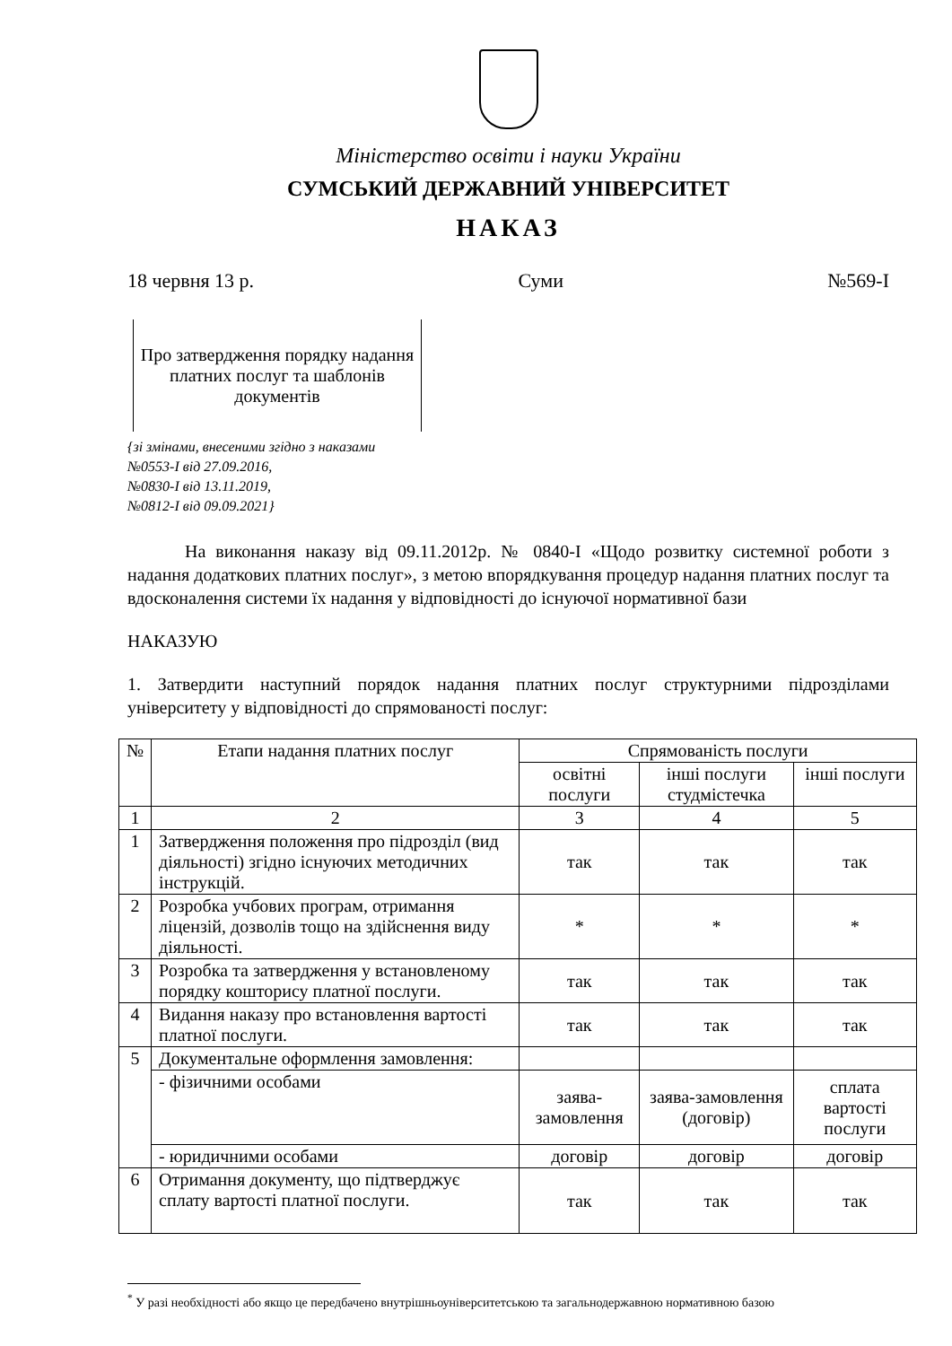Міністерство освіти і науки України
СУМСЬКИЙ ДЕРЖАВНИЙ УНІВЕРСИТЕТ
НАКАЗ
18 червня 13 р. Суми №569-І
Про затвердження порядку надання платних послуг та шаблонів документів
{зі змінами, внесеними згідно з наказами
№0553-І від 27.09.2016,
№0830-І від 13.11.2019,
№0812-І від 09.09.2021}
На виконання наказу від 09.11.2012р. № 0840-І «Щодо розвитку системної роботи з надання додаткових платних послуг», з метою впорядкування процедур надання платних послуг та вдосконалення системи їх надання у відповідності до існуючої нормативної бази
НАКАЗУЮ
1. Затвердити наступний порядок надання платних послуг структурними підрозділами університету у відповідності до спрямованості послуг:
| № | Етапи надання платних послуг | Спрямованість послуги | | |
| --- | --- | --- | --- | --- |
| | | освітні послуги | інші послуги студмістечка | інші послуги |
| 1 | 2 | 3 | 4 | 5 |
| 1 | Затвердження положення про підрозділ (вид діяльності) згідно існуючих методичних інструкцій. | так | так | так |
| 2 | Розробка учбових програм, отримання ліцензій, дозволів тощо на здійснення виду діяльності. | * | * | * |
| 3 | Розробка та затвердження у встановленому порядку кошторису платної послуги. | так | так | так |
| 4 | Видання наказу про встановлення вартості платної послуги. | так | так | так |
| 5 | Документальне оформлення замовлення: | | | |
| | - фізичними особами | заява-замовлення | заява-замовлення (договір) | сплата вартості послуги |
| | - юридичними особами | договір | договір | договір |
| 6 | Отримання документу, що підтверджує сплату вартості платної послуги. | так | так | так |
<sup>*</sup> У разі необхідності або якщо це передбачено внутрішньоуніверситетською та загальнодержавною нормативною базою